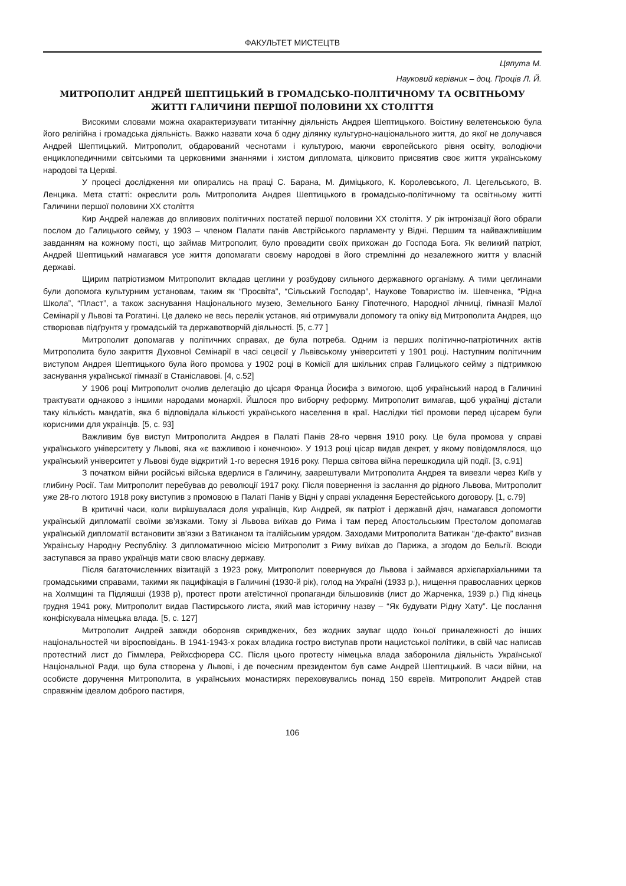ФАКУЛЬТЕТ МИСТЕЦТВ
Цяпута М.
Науковий керівник – доц. Проців Л. Й.
МИТРОПОЛИТ АНДРЕЙ ШЕПТИЦЬКИЙ В ГРОМАДСЬКО-ПОЛІТИЧНОМУ ТА ОСВІТНЬОМУ ЖИТТІ ГАЛИЧИНИ ПЕРШОЇ ПОЛОВИНИ ХХ СТОЛІТТЯ
Високими словами можна охарактеризувати титанічну діяльність Андрея Шептицького. Воістину велетенською була його релігійна і громадська діяльність. Важко назвати хоча б одну ділянку культурно-національного життя, до якої не долучався Андрей Шептицький. Митрополит, обдарований чеснотами і культурою, маючи європейського рівня освіту, володіючи енциклопедичними світськими та церковними знаннями і хистом дипломата, цілковито присвятив своє життя українському народові та Церкві.
У процесі дослідження ми опирались на праці С. Барана, М. Диміцького, К. Королевського, Л. Цегельського, В. Ленцика. Мета статті: окреслити роль Митрополита Андрея Шептицького в громадсько-політичному та освітньому житті Галичини першої половини ХХ століття
Кир Андрей належав до впливових політичних постатей першої половини ХХ століття. У рік інтронізації його обрали послом до Галицького сейму, у 1903 – членом Палати панів Австрійського парламенту у Відні. Першим та найважливішим завданням на кожному пості, що займав Митрополит, було провадити своїх прихожан до Господа Бога. Як великий патріот, Андрей Шептицький намагався усе життя допомагати своєму народові в його стремлінні до незалежного життя у власній державі.
Щирим патріотизмом Митрополит вкладав цеглини у розбудову сильного державного організму. А тими цеглинами були допомога культурним установам, таким як “Просвіта”, “Сільський Господар”, Наукове Товариство ім. Шевченка, “Рідна Школа”, “Пласт”, а також заснування Національного музею, Земельного Банку Гіпотечного, Народної лічниці, гімназії Малої Семінарії у Львові та Рогатині. Це далеко не весь перелік установ, які отримували допомогу та опіку від Митрополита Андрея, що створював підґрунтя у громадській та державотворчій діяльності. [5, с.77 ]
Митрополит допомагав у політичних справах, де була потреба. Одним із перших політично-патріотичних актів Митрополита було закриття Духовної Семінарії в часі сецесії у Львівському університеті у 1901 році. Наступним політичним виступом Андрея Шептицького була його промова у 1902 році в Комісії для шкільних справ Галицького сейму з підтримкою заснування української гімназії в Станіславові. [4, с.52]
У 1906 році Митрополит очолив делегацію до цісаря Франца Йосифа з вимогою, щоб український народ в Галичині трактувати однаково з іншими народами монархії. Йшлося про виборчу реформу. Митрополит вимагав, щоб українці дістали таку кількість мандатів, яка б відповідала кількості українського населення в краї. Наслідки тієї промови перед цісарем були корисними для українців. [5, с. 93]
Важливим був виступ Митрополита Андрея в Палаті Панів 28-го червня 1910 року. Це була промова у справі українського університету у Львові, яка «є важливою і конечною». У 1913 році цісар видав декрет, у якому повідомлялося, що український університет у Львові буде відкритий 1-го вересня 1916 року. Перша світова війна перешкодила цій події. [3, с.91]
З початком війни російські війська вдерлися в Галичину, заарештували Митрополита Андрея та вивезли через Київ у глибину Росії. Там Митрополит перебував до революції 1917 року. Після повернення із заслання до рідного Львова, Митрополит уже 28-го лютого 1918 року виступив з промовою в Палаті Панів у Відні у справі укладення Берестейського договору. [1, с.79]
В критичні часи, коли вирішувалася доля українців, Кир Андрей, як патріот і державнй діяч, намагався допомогти українській дипломатії своїми зв’язками. Тому зі Львова виїхав до Рима і там перед Апостольським Престолом допомагав українській дипломатії встановити зв’язки з Ватиканом та італійським урядом. Заходами Митрополита Ватикан “де-факто” визнав Українську Народну Республіку. З дипломатичною місією Митрополит з Риму виїхав до Парижа, а згодом до Бельгії. Всюди заступався за право українців мати свою власну державу.
Після багаточисленних візитацій з 1923 року, Митрополит повернувся до Львова і займався архієпархіальними та громадськими справами, такими як пацифікація в Галичині (1930-й рік), голод на Україні (1933 р.), нищення православних церков на Холмщині та Підляшші (1938 р), протест проти атеїстичної пропаганди більшовиків (лист до Жарченка, 1939 р.) Під кінець грудня 1941 року, Митрополит видав Пастирського листа, який мав історичну назву – “Як будувати Рідну Хату”. Це послання конфіскувала німецька влада. [5, с. 127]
Митрополит Андрей завжди обороняв скривджених, без жодних зауваг щодо їхньої приналежності до інших національностей чи віросповідань. В 1941-1943-х роках владика гостро виступав проти нацистської політики, в свій час написав протестний лист до Гіммлера, Рейхсфюрера СС. Після цього протесту німецька влада заборонила діяльність Української Національної Ради, що була створена у Львові, і де почесним президентом був саме Андрей Шептицький. В часи війни, на особисте доручення Митрополита, в українських монастирях переховувались понад 150 євреїв. Митрополит Андрей став справжнім ідеалом доброго пастиря,
106